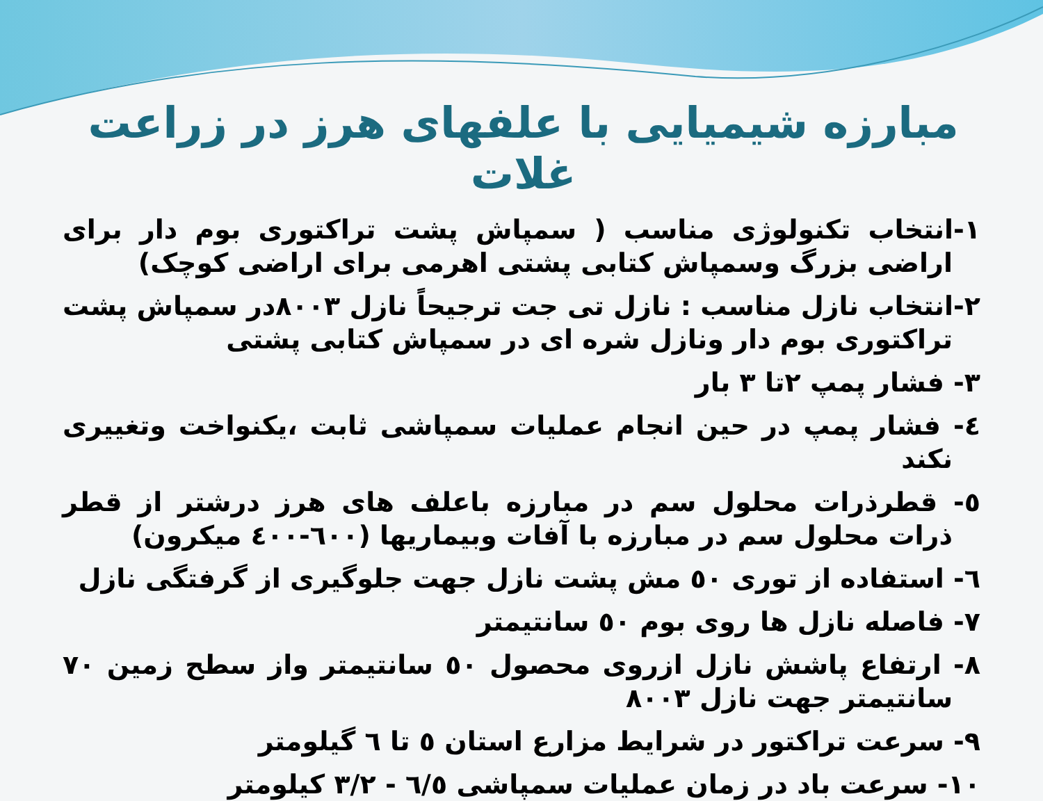مبارزه شیمیایی با علفهای هرز در زراعت غلات
۱-انتخاب تکنولوژی مناسب ( سمپاش پشت تراکتوری بوم دار برای اراضی بزرگ وسمپاش کتابی پشتی اهرمی برای اراضی کوچک)
۲-انتخاب نازل مناسب : نازل تی جت ترجیحاً نازل ۸۰۰۳در سمپاش پشت تراکتوری بوم دار ونازل شره ای در سمپاش کتابی پشتی
۳- فشار پمپ ۲تا ۳ بار
٤- فشار پمپ در حین انجام عملیات سمپاشی ثابت ،یکنواخت وتغییری نکند
٥- قطرذرات محلول سم در مبارزه باعلف های هرز درشتر از قطر ذرات محلول سم در مبارزه با آفات وبیماریها (٦٠٠-٤٠٠ میکرون)
٦- استفاده از توری ٥٠ مش پشت نازل جهت جلوگیری از گرفتگی نازل
۷- فاصله نازل ها روی بوم ٥٠ سانتیمتر
۸- ارتفاع پاشش نازل ازروی محصول ٥٠ سانتیمتر واز سطح زمین ۷۰ سانتیمتر جهت نازل ۸۰۰۳
۹- سرعت تراکتور در شرایط مزارع استان ٥ تا ٦ گیلومتر
۱۰- سرعت باد در زمان عملیات سمپاشی ٦/٥ - ۳/۲ کیلومتر